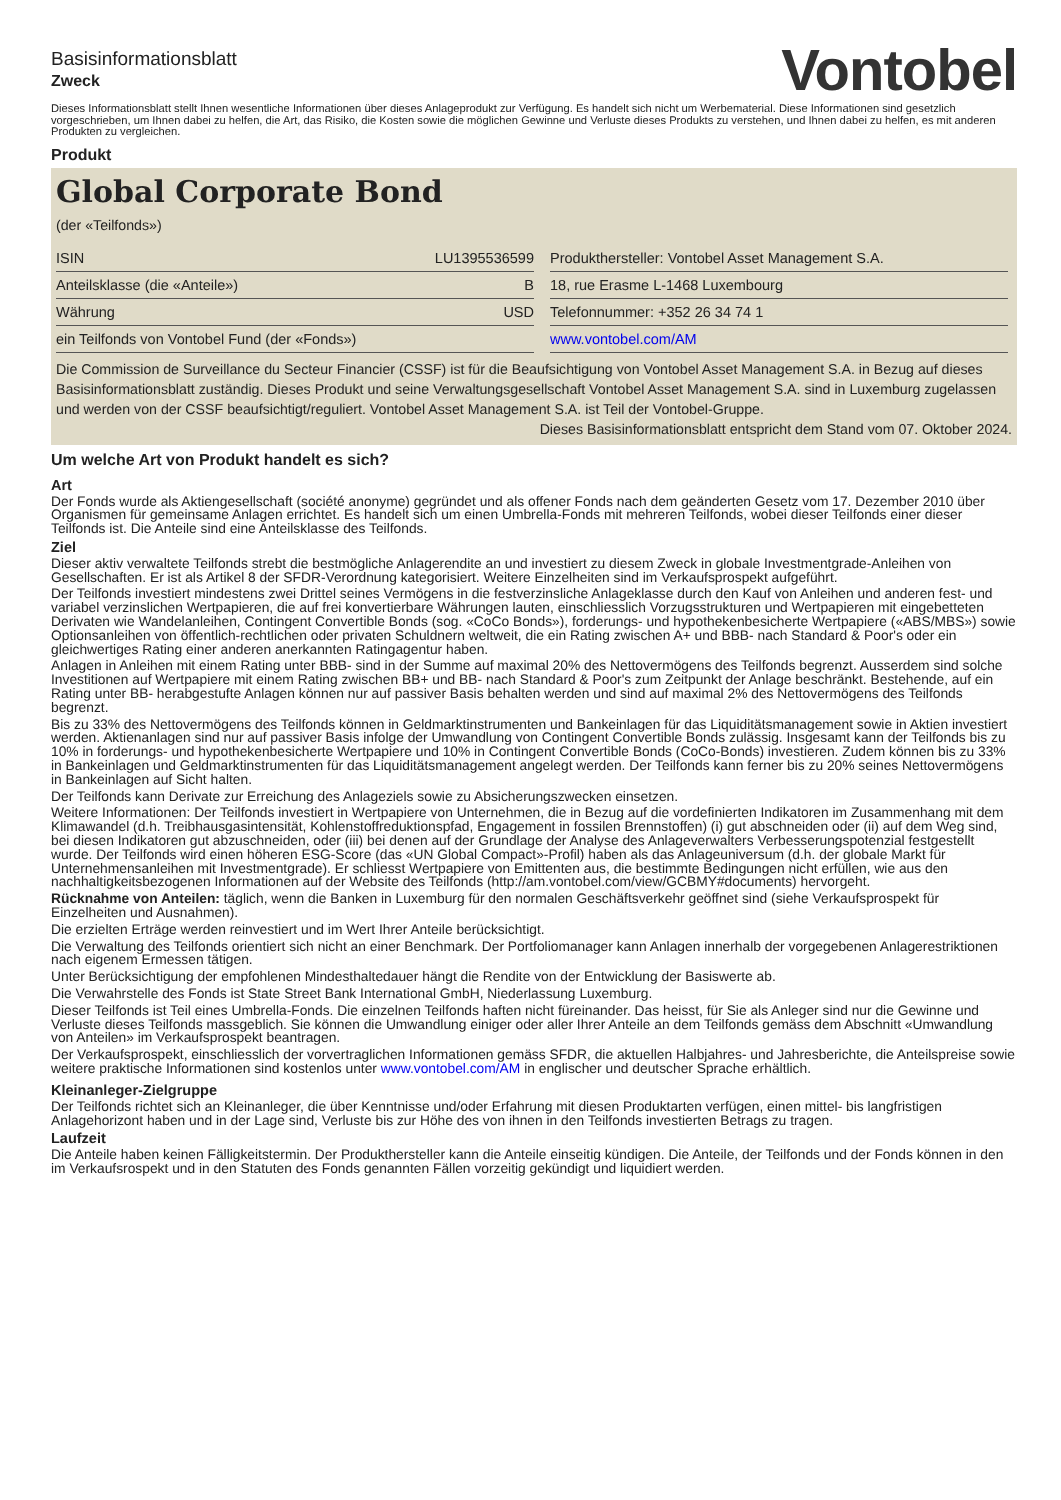Basisinformationsblatt
Zweck
Vontobel
Dieses Informationsblatt stellt Ihnen wesentliche Informationen über dieses Anlageprodukt zur Verfügung. Es handelt sich nicht um Werbematerial. Diese Informationen sind gesetzlich vorgeschrieben, um Ihnen dabei zu helfen, die Art, das Risiko, die Kosten sowie die möglichen Gewinne und Verluste dieses Produkts zu verstehen, und Ihnen dabei zu helfen, es mit anderen Produkten zu vergleichen.
Produkt
Global Corporate Bond
(der «Teilfonds»)
| ISIN | LU1395536599 |
| Anteilsklasse (die «Anteile») | B |
| Währung | USD |
| ein Teilfonds von Vontobel Fund (der «Fonds») | |
| Produkthersteller: Vontobel Asset Management S.A. |
| 18, rue Erasme L-1468 Luxembourg |
| Telefonnummer: +352 26 34 74 1 |
| www.vontobel.com/AM |
Die Commission de Surveillance du Secteur Financier (CSSF) ist für die Beaufsichtigung von Vontobel Asset Management S.A. in Bezug auf dieses Basisinformationsblatt zuständig. Dieses Produkt und seine Verwaltungsgesellschaft Vontobel Asset Management S.A. sind in Luxemburg zugelassen und werden von der CSSF beaufsichtigt/reguliert. Vontobel Asset Management S.A. ist Teil der Vontobel-Gruppe.
Dieses Basisinformationsblatt entspricht dem Stand vom 07. Oktober 2024.
Um welche Art von Produkt handelt es sich?
Art
Der Fonds wurde als Aktiengesellschaft (société anonyme) gegründet und als offener Fonds nach dem geänderten Gesetz vom 17. Dezember 2010 über Organismen für gemeinsame Anlagen errichtet. Es handelt sich um einen Umbrella-Fonds mit mehreren Teilfonds, wobei dieser Teilfonds einer dieser Teilfonds ist. Die Anteile sind eine Anteilsklasse des Teilfonds.
Ziel
Dieser aktiv verwaltete Teilfonds strebt die bestmögliche Anlagerendite an und investiert zu diesem Zweck in globale Investmentgrade-Anleihen von Gesellschaften. Er ist als Artikel 8 der SFDR-Verordnung kategorisiert. Weitere Einzelheiten sind im Verkaufsprospekt aufgeführt.
Der Teilfonds investiert mindestens zwei Drittel seines Vermögens in die festverzinsliche Anlageklasse durch den Kauf von Anleihen und anderen fest- und variabel verzinslichen Wertpapieren, die auf frei konvertierbare Währungen lauten, einschliesslich Vorzugsstrukturen und Wertpapieren mit eingebetteten Derivaten wie Wandelanleihen, Contingent Convertible Bonds (sog. «CoCo Bonds»), forderungs- und hypothekenbesicherte Wertpapiere («ABS/MBS») sowie Optionsanleihen von öffentlich-rechtlichen oder privaten Schuldnern weltweit, die ein Rating zwischen A+ und BBB- nach Standard & Poor's oder ein gleichwertiges Rating einer anderen anerkannten Ratingagentur haben.
Anlagen in Anleihen mit einem Rating unter BBB- sind in der Summe auf maximal 20% des Nettovermögens des Teilfonds begrenzt. Ausserdem sind solche Investitionen auf Wertpapiere mit einem Rating zwischen BB+ und BB- nach Standard & Poor's zum Zeitpunkt der Anlage beschränkt. Bestehende, auf ein Rating unter BB- herabgestufte Anlagen können nur auf passiver Basis behalten werden und sind auf maximal 2% des Nettovermögens des Teilfonds begrenzt.
Bis zu 33% des Nettovermögens des Teilfonds können in Geldmarktinstrumenten und Bankeinlagen für das Liquiditätsmanagement sowie in Aktien investiert werden. Aktienanlagen sind nur auf passiver Basis infolge der Umwandlung von Contingent Convertible Bonds zulässig. Insgesamt kann der Teilfonds bis zu 10% in forderungs- und hypothekenbesicherte Wertpapiere und 10% in Contingent Convertible Bonds (CoCo-Bonds) investieren. Zudem können bis zu 33% in Bankeinlagen und Geldmarktinstrumenten für das Liquiditätsmanagement angelegt werden. Der Teilfonds kann ferner bis zu 20% seines Nettovermögens in Bankeinlagen auf Sicht halten.
Der Teilfonds kann Derivate zur Erreichung des Anlageziels sowie zu Absicherungszwecken einsetzen.
Weitere Informationen: Der Teilfonds investiert in Wertpapiere von Unternehmen, die in Bezug auf die vordefinierten Indikatoren im Zusammenhang mit dem Klimawandel (d.h. Treibhausgasintensität, Kohlenstoffreduktionspfad, Engagement in fossilen Brennstoffen) (i) gut abschneiden oder (ii) auf dem Weg sind, bei diesen Indikatoren gut abzuschneiden, oder (iii) bei denen auf der Grundlage der Analyse des Anlageverwalters Verbesserungspotenzial festgestellt wurde. Der Teilfonds wird einen höheren ESG-Score (das «UN Global Compact»-Profil) haben als das Anlageuniversum (d.h. der globale Markt für Unternehmensanleihen mit Investmentgrade). Er schliesst Wertpapiere von Emittenten aus, die bestimmte Bedingungen nicht erfüllen, wie aus den nachhaltigkeitsbezogenen Informationen auf der Website des Teilfonds (http://am.vontobel.com/view/GCBMY#documents) hervorgeht.
Rücknahme von Anteilen: täglich, wenn die Banken in Luxemburg für den normalen Geschäftsverkehr geöffnet sind (siehe Verkaufsprospekt für Einzelheiten und Ausnahmen).
Die erzielten Erträge werden reinvestiert und im Wert Ihrer Anteile berücksichtigt.
Die Verwaltung des Teilfonds orientiert sich nicht an einer Benchmark. Der Portfoliomanager kann Anlagen innerhalb der vorgegebenen Anlagerestriktionen nach eigenem Ermessen tätigen.
Unter Berücksichtigung der empfohlenen Mindesthaltedauer hängt die Rendite von der Entwicklung der Basiswerte ab.
Die Verwahrstelle des Fonds ist State Street Bank International GmbH, Niederlassung Luxemburg.
Dieser Teilfonds ist Teil eines Umbrella-Fonds. Die einzelnen Teilfonds haften nicht füreinander. Das heisst, für Sie als Anleger sind nur die Gewinne und Verluste dieses Teilfonds massgeblich. Sie können die Umwandlung einiger oder aller Ihrer Anteile an dem Teilfonds gemäss dem Abschnitt «Umwandlung von Anteilen» im Verkaufsprospekt beantragen.
Der Verkaufsprospekt, einschliesslich der vorvertraglichen Informationen gemäss SFDR, die aktuellen Halbjahres- und Jahresberichte, die Anteilspreise sowie weitere praktische Informationen sind kostenlos unter www.vontobel.com/AM in englischer und deutscher Sprache erhältlich.
Kleinanleger-Zielgruppe
Der Teilfonds richtet sich an Kleinanleger, die über Kenntnisse und/oder Erfahrung mit diesen Produktarten verfügen, einen mittel- bis langfristigen Anlagehorizont haben und in der Lage sind, Verluste bis zur Höhe des von ihnen in den Teilfonds investierten Betrags zu tragen.
Laufzeit
Die Anteile haben keinen Fälligkeitstermin. Der Produkthersteller kann die Anteile einseitig kündigen. Die Anteile, der Teilfonds und der Fonds können in den im Verkaufsrospekt und in den Statuten des Fonds genannten Fällen vorzeitig gekündigt und liquidiert werden.